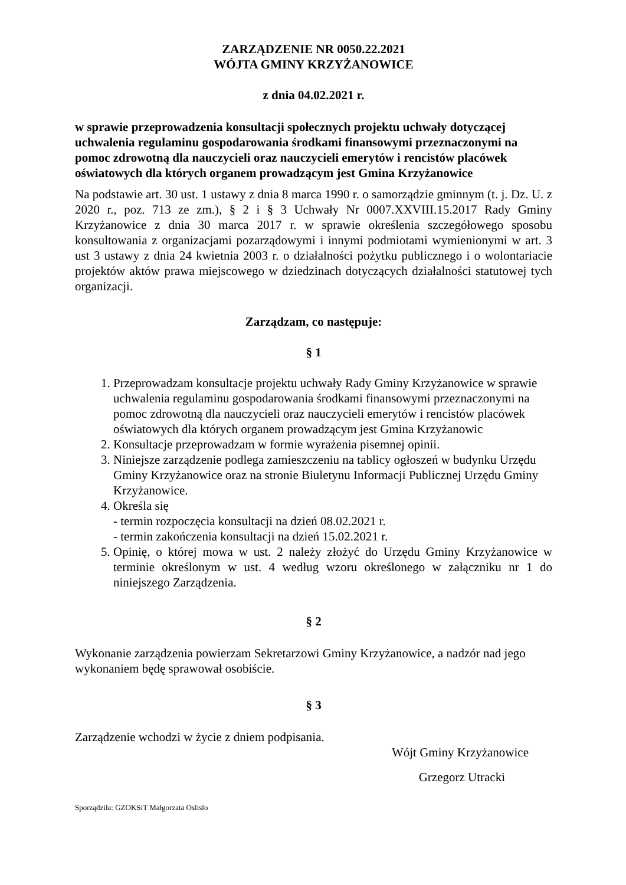ZARZĄDZENIE NR 0050.22.2021
WÓJTA GMINY KRZYŻANOWICE
z dnia 04.02.2021 r.
w sprawie przeprowadzenia konsultacji społecznych projektu uchwały dotyczącej uchwalenia regulaminu gospodarowania środkami finansowymi przeznaczonymi na pomoc zdrowotną dla nauczycieli oraz nauczycieli emerytów i rencistów placówek oświatowych dla których organem prowadzącym jest Gmina Krzyżanowice
Na podstawie art. 30 ust. 1 ustawy z dnia 8 marca 1990 r. o samorządzie gminnym (t. j. Dz. U. z 2020 r., poz. 713 ze zm.), § 2 i § 3 Uchwały Nr 0007.XXVIII.15.2017 Rady Gminy Krzyżanowice z dnia 30 marca 2017 r. w sprawie określenia szczegółowego sposobu konsultowania z organizacjami pozarządowymi i innymi podmiotami wymienionymi w art. 3 ust 3 ustawy z dnia 24 kwietnia 2003 r. o działalności pożytku publicznego i o wolontariacie projektów aktów prawa miejscowego w dziedzinach dotyczących działalności statutowej tych organizacji.
Zarządzam, co następuje:
§ 1
1. Przeprowadzam konsultacje projektu uchwały Rady Gminy Krzyżanowice w sprawie uchwalenia regulaminu gospodarowania środkami finansowymi przeznaczonymi na pomoc zdrowotną dla nauczycieli oraz nauczycieli emerytów i rencistów placówek oświatowych dla których organem prowadzącym jest Gmina Krzyżanowic
2. Konsultacje przeprowadzam w formie wyrażenia pisemnej opinii.
3. Niniejsze zarządzenie podlega zamieszczeniu na tablicy ogłoszeń w budynku Urzędu Gminy Krzyżanowice oraz na stronie Biuletynu Informacji Publicznej Urzędu Gminy Krzyżanowice.
4. Określa się
- termin rozpoczęcia konsultacji na dzień 08.02.2021 r.
- termin zakończenia konsultacji na dzień 15.02.2021 r.
5. Opinię, o której mowa w ust. 2 należy złożyć do Urzędu Gminy Krzyżanowice w terminie określonym w ust. 4 według wzoru określonego w załączniku nr 1 do niniejszego Zarządzenia.
§ 2
Wykonanie zarządzenia powierzam Sekretarzowi Gminy Krzyżanowice, a nadzór nad jego wykonaniem będę sprawował osobiście.
§ 3
Zarządzenie wchodzi w życie z dniem podpisania.
Wójt Gminy Krzyżanowice
Grzegorz Utracki
Sporządziła: GZOKSiT Małgorzata Oslislo